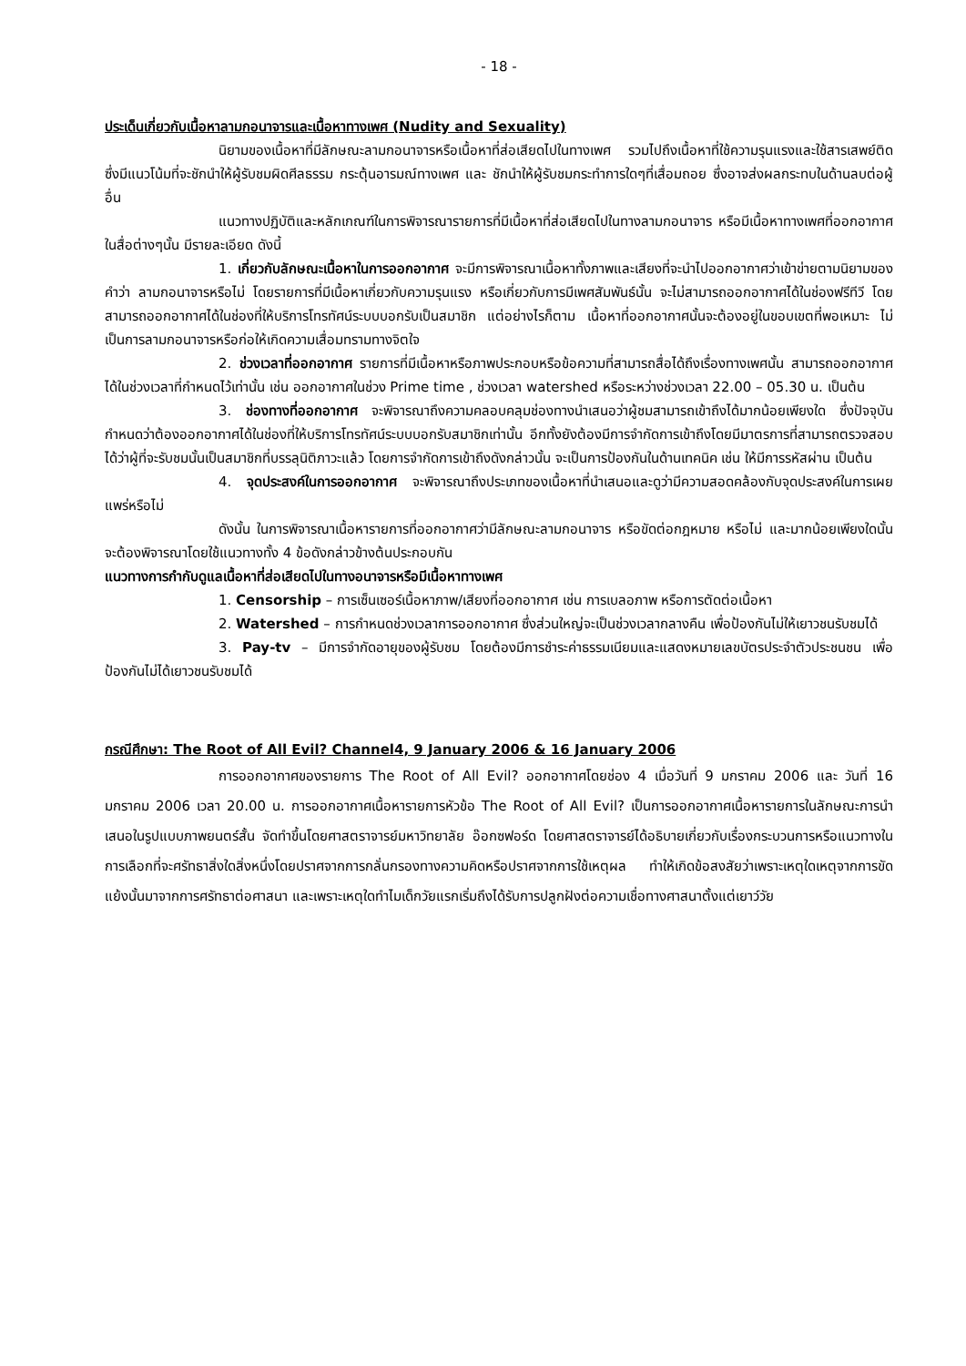- 18 -
ประเด็นเกี่ยวกับเนื้อหาลามกอนาจารและเนื้อหาทางเพศ (Nudity and Sexuality)
นิยามของเนื้อหาที่มีลักษณะลามกอนาจารหรือเนื้อหาที่ส่อเสียดไปในทางเพศ รวมไปถึงเนื้อหาที่ใช้ความรุนแรงและใช้สารเสพย์ติด ซึ่งมีแนวโน้มที่จะชักนำให้ผู้รับชมผิดศีลธรรม กระตุ้นอารมณ์ทางเพศ และ ชักนำให้ผู้รับชมกระทำการใดๆที่เสื่อมถอย ซึ่งอาจส่งผลกระทบในด้านลบต่อผู้อื่น
แนวทางปฏิบัติและหลักเกณฑ์ในการพิจารณารายการที่มีเนื้อหาที่ส่อเสียดไปในทางลามกอนาจาร หรือมีเนื้อหาทางเพศที่ออกอากาศในสื่อต่างๆนั้น มีรายละเอียด ดังนี้
1. เกี่ยวกับลักษณะเนื้อหาในการออกอากาศ จะมีการพิจารณาเนื้อหาทั้งภาพและเสียงที่จะนำไปออกอากาศว่าเข้าข่ายตามนิยามของคำว่า ลามกอนาจารหรือไม่ โดยรายการที่มีเนื้อหาเกี่ยวกับความรุนแรง หรือเกี่ยวกับการมีเพศสัมพันธ์นั้น จะไม่สามารถออกอากาศได้ในช่องฟรีทีวี โดยสามารถออกอากาศได้ในช่องที่ให้บริการโทรทัศน์ระบบบอกรับเป็นสมาชิก แต่อย่างไรก็ตาม เนื้อหาที่ออกอากาศนั้นจะต้องอยู่ในขอบเขตที่พอเหมาะ ไม่เป็นการลามกอนาจารหรือก่อให้เกิดความเสื่อมทรามทางจิตใจ
2. ช่วงเวลาที่ออกอากาศ รายการที่มีเนื้อหาหรือภาพประกอบหรือข้อความที่สามารถสื่อได้ถึงเรื่องทางเพศนั้น สามารถออกอากาศได้ในช่วงเวลาที่กำหนดไว้เท่านั้น เช่น ออกอากาศในช่วง Prime time , ช่วงเวลา watershed หรือระหว่างช่วงเวลา 22.00 – 05.30 น. เป็นต้น
3. ช่องทางที่ออกอากาศ จะพิจารณาถึงความคลอบคลุมช่องทางนำเสนอว่าผู้ชมสามารถเข้าถึงได้มากน้อยเพียงใด ซึ่งปัจจุบันกำหนดว่าต้องออกอากาศได้ในช่องที่ให้บริการโทรทัศน์ระบบบอกรับสมาชิกเท่านั้น อีกทั้งยังต้องมีการจำกัดการเข้าถึงโดยมีมาตรการที่สามารถตรวจสอบได้ว่าผู้ที่จะรับชมนั้นเป็นสมาชิกที่บรรลุนิติภาวะแล้ว โดยการจำกัดการเข้าถึงดังกล่าวนั้น จะเป็นการป้องกันในด้านเทคนิค เช่น ให้มีการรหัสผ่าน เป็นต้น
4. จุดประสงค์ในการออกอากาศ จะพิจารณาถึงประเภทของเนื้อหาที่นำเสนอและดูว่ามีความสอดคล้องกับจุดประสงค์ในการเผยแพร่หรือไม่
ดังนั้น ในการพิจารณาเนื้อหารายการที่ออกอากาศว่ามีลักษณะลามกอนาจาร หรือขัดต่อกฎหมาย หรือไม่ และมากน้อยเพียงใดนั้น จะต้องพิจารณาโดยใช้แนวทางทั้ง 4 ข้อดังกล่าวข้างต้นประกอบกัน
แนวทางการกำกับดูแลเนื้อหาที่ส่อเสียดไปในทางอนาจารหรือมีเนื้อหาทางเพศ
1. Censorship – การเซ็นเซอร์เนื้อหาภาพ/เสียงที่ออกอากาศ เช่น การเบลอภาพ หรือการตัดต่อเนื้อหา
2. Watershed – การกำหนดช่วงเวลาการออกอากาศ ซึ่งส่วนใหญ่จะเป็นช่วงเวลากลางคืน เพื่อป้องกันไม่ให้เยาวชนรับชมได้
3. Pay-tv – มีการจำกัดอายุของผู้รับชม โดยต้องมีการชำระค่าธรรมเนียมและแสดงหมายเลขบัตรประจำตัวประชนชน เพื่อป้องกันไม่ได้เยาวชนรับชมได้
กรณีศึกษา: The Root of All Evil? Channel4, 9 January 2006 & 16 January 2006
การออกอากาศของรายการ The Root of All Evil? ออกอากาศโดยช่อง 4 เมื่อวันที่ 9 มกราคม 2006 และ วันที่ 16 มกราคม 2006 เวลา 20.00 น. การออกอากาศเนื้อหารายการหัวข้อ The Root of All Evil? เป็นการออกอากาศเนื้อหารายการในลักษณะการนำเสนอในรูปแบบภาพยนตร์สั้น จัดทำขึ้นโดยศาสตราจารย์มหาวิทยาลัย อ๊อกซฟอร์ด โดยศาสตราจารย์ได้อธิบายเกี่ยวกับเรื่องกระบวนการหรือแนวทางในการเลือกที่จะศรัทธาสิ่งใดสิ่งหนึ่งโดยปราศจากการกลั่นกรองทางความคิดหรือปราศจากการใช้เหตุผล ทำให้เกิดข้อสงสัยว่าเพราะเหตุใดเหตุจากการขัดแย้งนั้นมาจากการศรัทธาต่อศาสนา และเพราะเหตุใดทำไมเด็กวัยแรกเริ่มถึงได้รับการปลูกฝังต่อความเชื่อทางศาสนาตั้งแต่เยาว์วัย